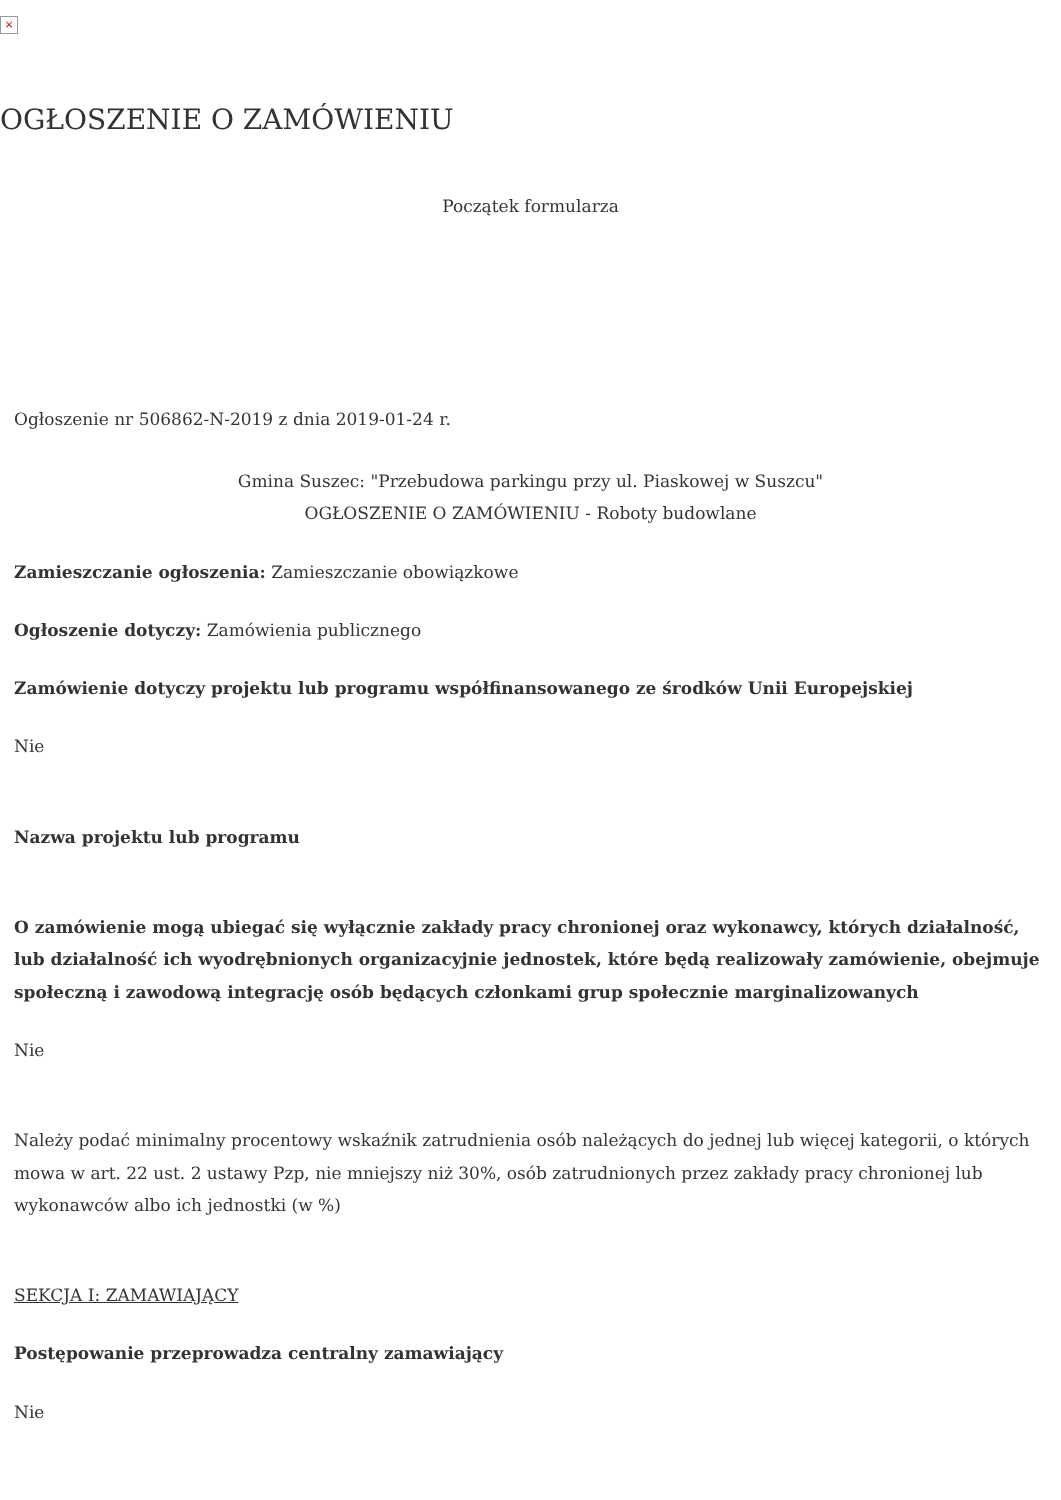×
OGŁOSZENIE O ZAMÓWIENIU
Początek formularza
Ogłoszenie nr 506862-N-2019 z dnia 2019-01-24 r.
Gmina Suszec: "Przebudowa parkingu przy ul. Piaskowej w Suszcu"
OGŁOSZENIE O ZAMÓWIENIU - Roboty budowlane
Zamieszczanie ogłoszenia: Zamieszczanie obowiązkowe
Ogłoszenie dotyczy: Zamówienia publicznego
Zamówienie dotyczy projektu lub programu współfinansowanego ze środków Unii Europejskiej
Nie
Nazwa projektu lub programu
O zamówienie mogą ubiegać się wyłącznie zakłady pracy chronionej oraz wykonawcy, których działalność, lub działalność ich wyodrębnionych organizacyjnie jednostek, które będą realizowały zamówienie, obejmuje społeczną i zawodową integrację osób będących członkami grup społecznie marginalizowanych
Nie
Należy podać minimalny procentowy wskaźnik zatrudnienia osób należących do jednej lub więcej kategorii, o których mowa w art. 22 ust. 2 ustawy Pzp, nie mniejszy niż 30%, osób zatrudnionych przez zakłady pracy chronionej lub wykonawców albo ich jednostki (w %)
SEKCJA I: ZAMAWIAJĄCY
Postępowanie przeprowadza centralny zamawiający
Nie